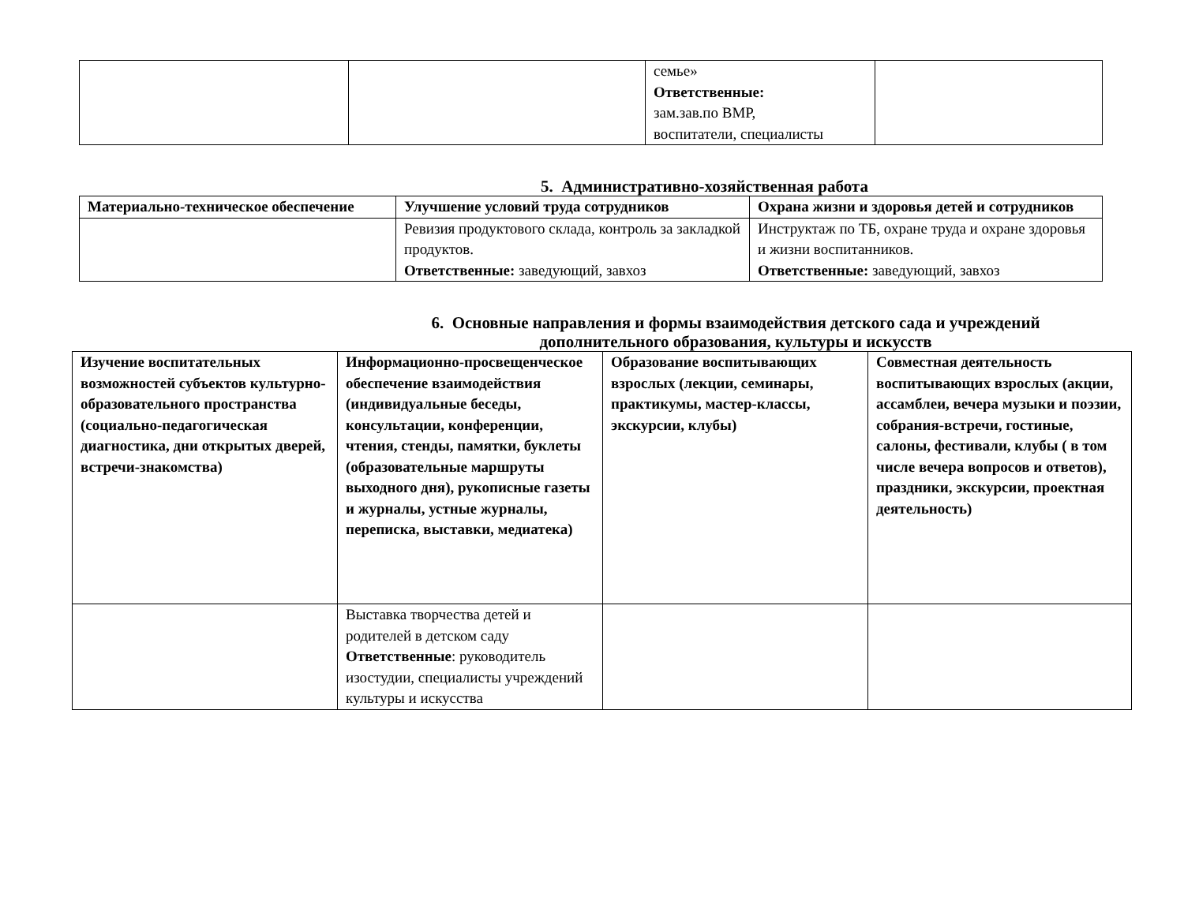| | | семье» Ответственные: зам.зав.по ВМР, воспитатели, специалисты | |
5. Административно-хозяйственная работа
| Материально-техническое обеспечение | Улучшение условий труда сотрудников | Охрана жизни и здоровья детей и сотрудников |
| --- | --- | --- |
| | Ревизия продуктового склада, контроль за закладкой продуктов. Ответственные: заведующий, завхоз | Инструктаж по ТБ, охране труда и охране здоровья и жизни воспитанников. Ответственные: заведующий, завхоз |
6. Основные направления и формы взаимодействия детского сада и учреждений дополнительного образования, культуры и искусств
| Изучение воспитательных возможностей субъектов культурно-образовательного пространства (социально-педагогическая диагностика, дни открытых дверей, встречи-знакомства) | Информационно-просвещенческое обеспечение взаимодействия (индивидуальные беседы, консультации, конференции, чтения, стенды, памятки, буклеты (образовательные маршруты выходного дня), рукописные газеты и журналы, устные журналы, переписка, выставки, медиатека) | Образование воспитывающих взрослых (лекции, семинары, практикумы, мастер-классы, экскурсии, клубы) | Совместная деятельность воспитывающих взрослых (акции, ассамблеи, вечера музыки и поэзии, собрания-встречи, гостиные, салоны, фестивали, клубы ( в том числе вечера вопросов и ответов), праздники, экскурсии, проектная деятельность) |
| --- | --- | --- | --- |
| | Выставка творчества детей и родителей в детском саду Ответственные : руководитель изостудии, специалисты учреждений культуры и искусства | | |